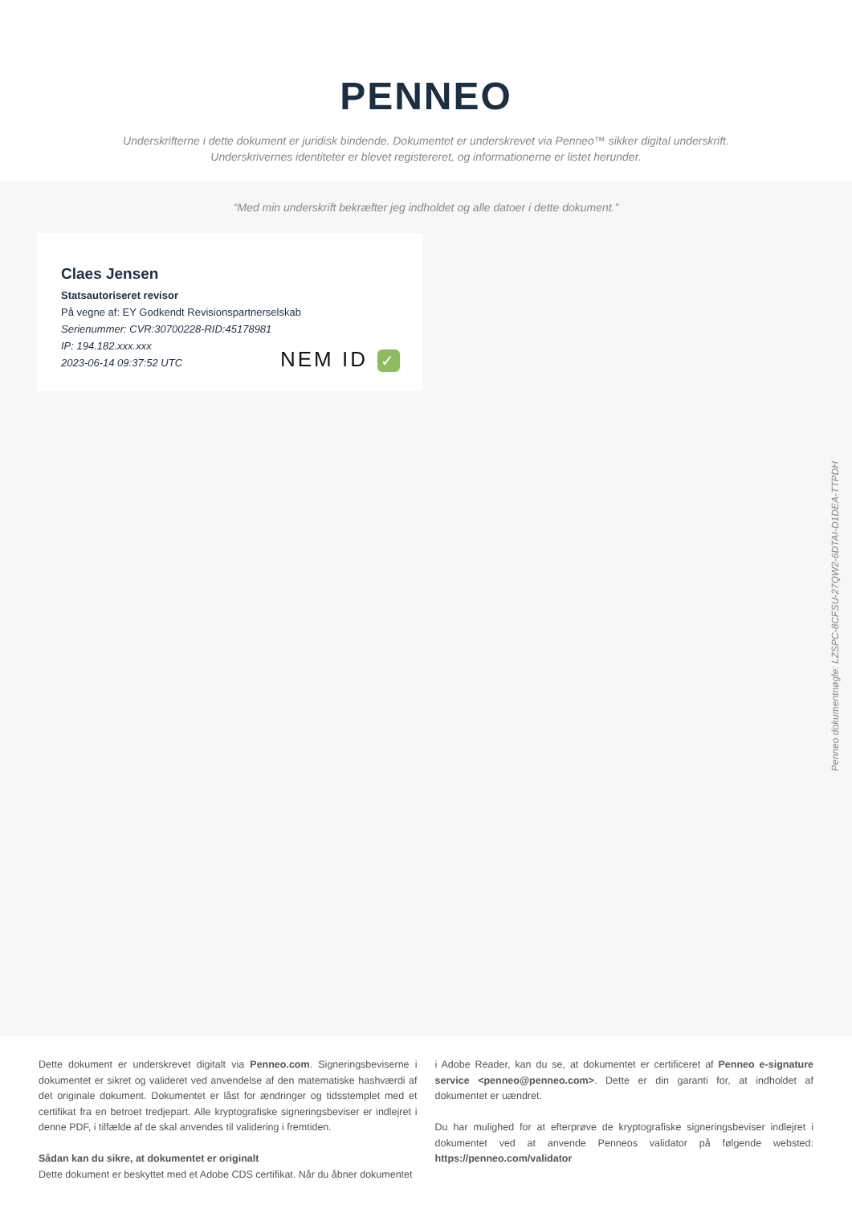PENNEO
Underskrifterne i dette dokument er juridisk bindende. Dokumentet er underskrevet via Penneo™ sikker digital underskrift.
Underskrivernes identiteter er blevet registereret, og informationerne er listet herunder.
“Med min underskrift bekræfter jeg indholdet og alle datoer i dette dokument.”
Claes Jensen
Statsautoriseret revisor
På vegne af: EY Godkendt Revisionspartnerselskab
Serienummer: CVR:30700228-RID:45178981
IP: 194.182.xxx.xxx
2023-06-14 09:37:52 UTC
NEM ID ✓
Penneo dokumentnøgle: LZSPC-8CFSU-27QW2-6DTAI-D1DEA-TTPDH
Dette dokument er underskrevet digitalt via Penneo.com. Signeringsbeviserne i dokumentet er sikret og valideret ved anvendelse af den matematiske hashværdi af det originale dokument. Dokumentet er låst for ændringer og tidsstemplet med et certifikat fra en betroet tredjepart. Alle kryptografiske signeringsbeviser er indlejret i denne PDF, i tilfælde af de skal anvendes til validering i fremtiden.
Sådan kan du sikre, at dokumentet er originalt
Dette dokument er beskyttet med et Adobe CDS certifikat. Når du åbner dokumentet
i Adobe Reader, kan du se, at dokumentet er certificeret af Penneo e-signature service <penneo@penneo.com>. Dette er din garanti for, at indholdet af dokumentet er uændret.
Du har mulighed for at efterprøve de kryptografiske signeringsbeviser indlejret i dokumentet ved at anvende Penneos validator på følgende websted: https://penneo.com/validator